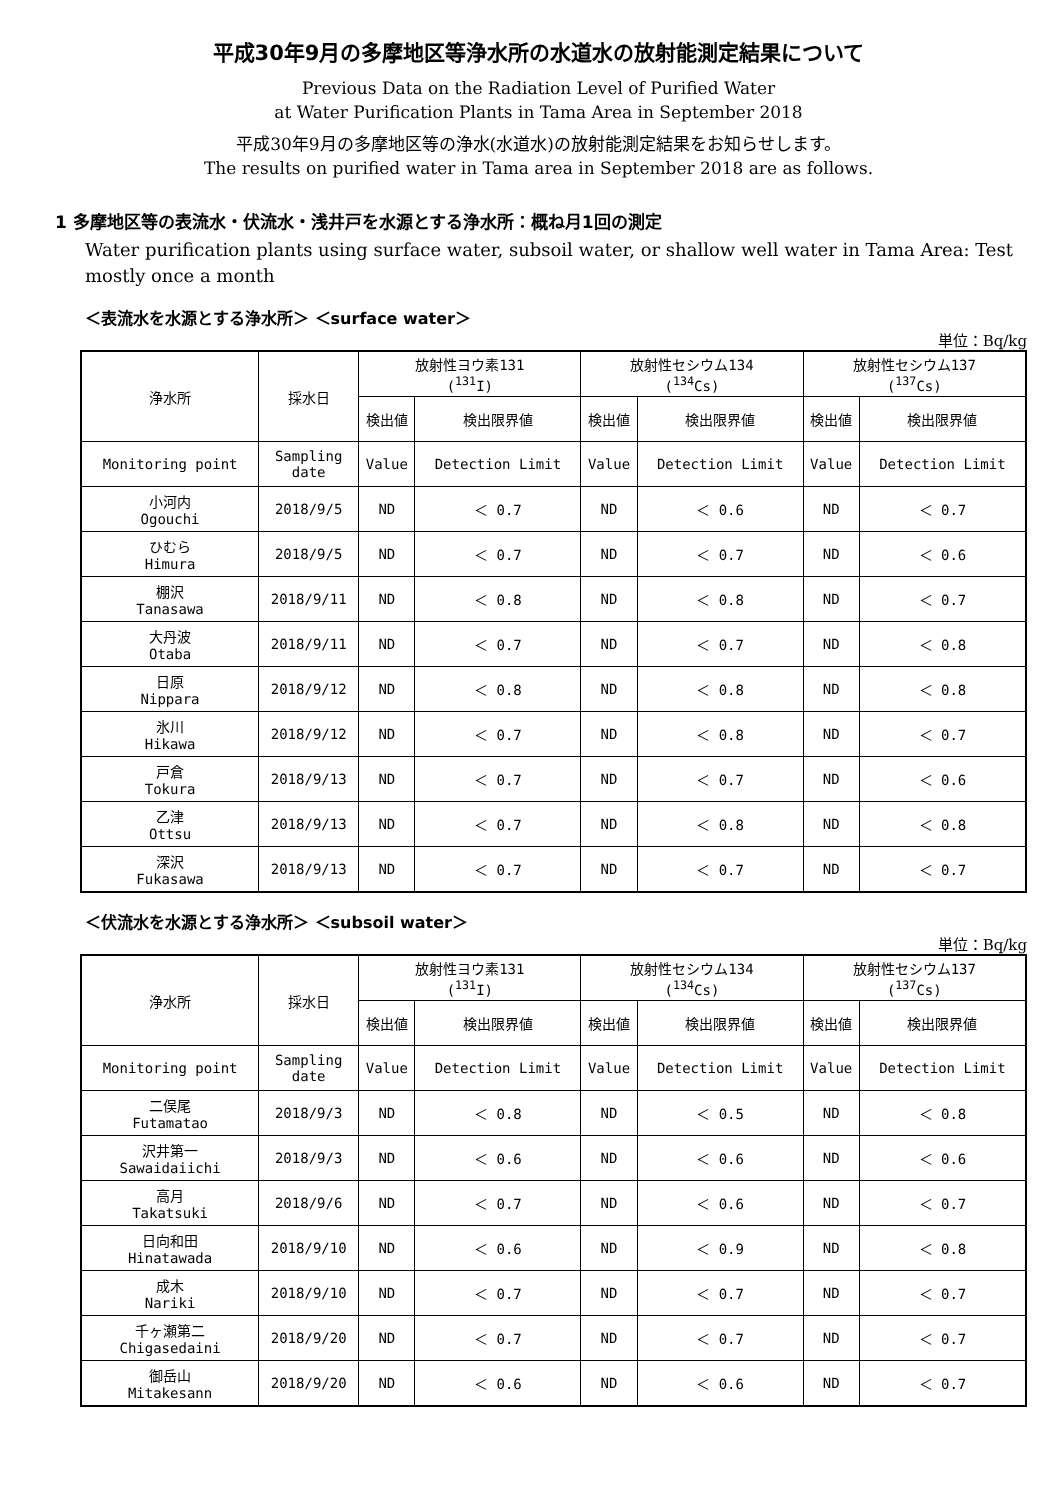平成30年9月の多摩地区等浄水所の水道水の放射能測定結果について
Previous Data on the Radiation Level of Purified Water
at Water Purification Plants in Tama Area in September 2018
平成30年9月の多摩地区等の浄水(水道水)の放射能測定結果をお知らせします。
The results on purified water in Tama area in September 2018 are as follows.
1 多摩地区等の表流水・伏流水・浅井戸を水源とする浄水所：概ね月1回の測定
Water purification plants using surface water, subsoil water, or shallow well water in Tama Area: Test mostly once a month
＜表流水を水源とする浄水所＞ ＜surface water＞
単位：Bq/kg
| 浄水所 | 採水日 | 放射性ヨウ素131 (<sup>131</sup>I) | | 放射性セシウム134 (<sup>134</sup>Cs) | | 放射性セシウム137 (<sup>137</sup>Cs) | |
| --- | --- | --- | --- | --- | --- | --- | --- |
| | | 検出値 | 検出限界値 | 検出値 | 検出限界値 | 検出値 | 検出限界値 |
| Monitoring point | Sampling date | Value | Detection Limit | Value | Detection Limit | Value | Detection Limit |
| 小河内 Ogouchi | 2018/9/5 | ND | ＜ 0.7 | ND | ＜ 0.6 | ND | ＜ 0.7 |
| ひむら Himura | 2018/9/5 | ND | ＜ 0.7 | ND | ＜ 0.7 | ND | ＜ 0.6 |
| 棚沢 Tanasawa | 2018/9/11 | ND | ＜ 0.8 | ND | ＜ 0.8 | ND | ＜ 0.7 |
| 大丹波 Otaba | 2018/9/11 | ND | ＜ 0.7 | ND | ＜ 0.7 | ND | ＜ 0.8 |
| 日原 Nippara | 2018/9/12 | ND | ＜ 0.8 | ND | ＜ 0.8 | ND | ＜ 0.8 |
| 氷川 Hikawa | 2018/9/12 | ND | ＜ 0.7 | ND | ＜ 0.8 | ND | ＜ 0.7 |
| 戸倉 Tokura | 2018/9/13 | ND | ＜ 0.7 | ND | ＜ 0.7 | ND | ＜ 0.6 |
| 乙津 Ottsu | 2018/9/13 | ND | ＜ 0.7 | ND | ＜ 0.8 | ND | ＜ 0.8 |
| 深沢 Fukasawa | 2018/9/13 | ND | ＜ 0.7 | ND | ＜ 0.7 | ND | ＜ 0.7 |
＜伏流水を水源とする浄水所＞ ＜subsoil water＞
単位：Bq/kg
| 浄水所 | 採水日 | 放射性ヨウ素131 (<sup>131</sup>I) | | 放射性セシウム134 (<sup>134</sup>Cs) | | 放射性セシウム137 (<sup>137</sup>Cs) | |
| --- | --- | --- | --- | --- | --- | --- | --- |
| | | 検出値 | 検出限界値 | 検出値 | 検出限界値 | 検出値 | 検出限界値 |
| Monitoring point | Sampling date | Value | Detection Limit | Value | Detection Limit | Value | Detection Limit |
| 二俣尾 Futamatao | 2018/9/3 | ND | ＜ 0.8 | ND | ＜ 0.5 | ND | ＜ 0.8 |
| 沢井第一 Sawaidaiichi | 2018/9/3 | ND | ＜ 0.6 | ND | ＜ 0.6 | ND | ＜ 0.6 |
| 高月 Takatsuki | 2018/9/6 | ND | ＜ 0.7 | ND | ＜ 0.6 | ND | ＜ 0.7 |
| 日向和田 Hinatawada | 2018/9/10 | ND | ＜ 0.6 | ND | ＜ 0.9 | ND | ＜ 0.8 |
| 成木 Nariki | 2018/9/10 | ND | ＜ 0.7 | ND | ＜ 0.7 | ND | ＜ 0.7 |
| 千ヶ瀬第二 Chigasedaini | 2018/9/20 | ND | ＜ 0.7 | ND | ＜ 0.7 | ND | ＜ 0.7 |
| 御岳山 Mitakesann | 2018/9/20 | ND | ＜ 0.6 | ND | ＜ 0.6 | ND | ＜ 0.7 |